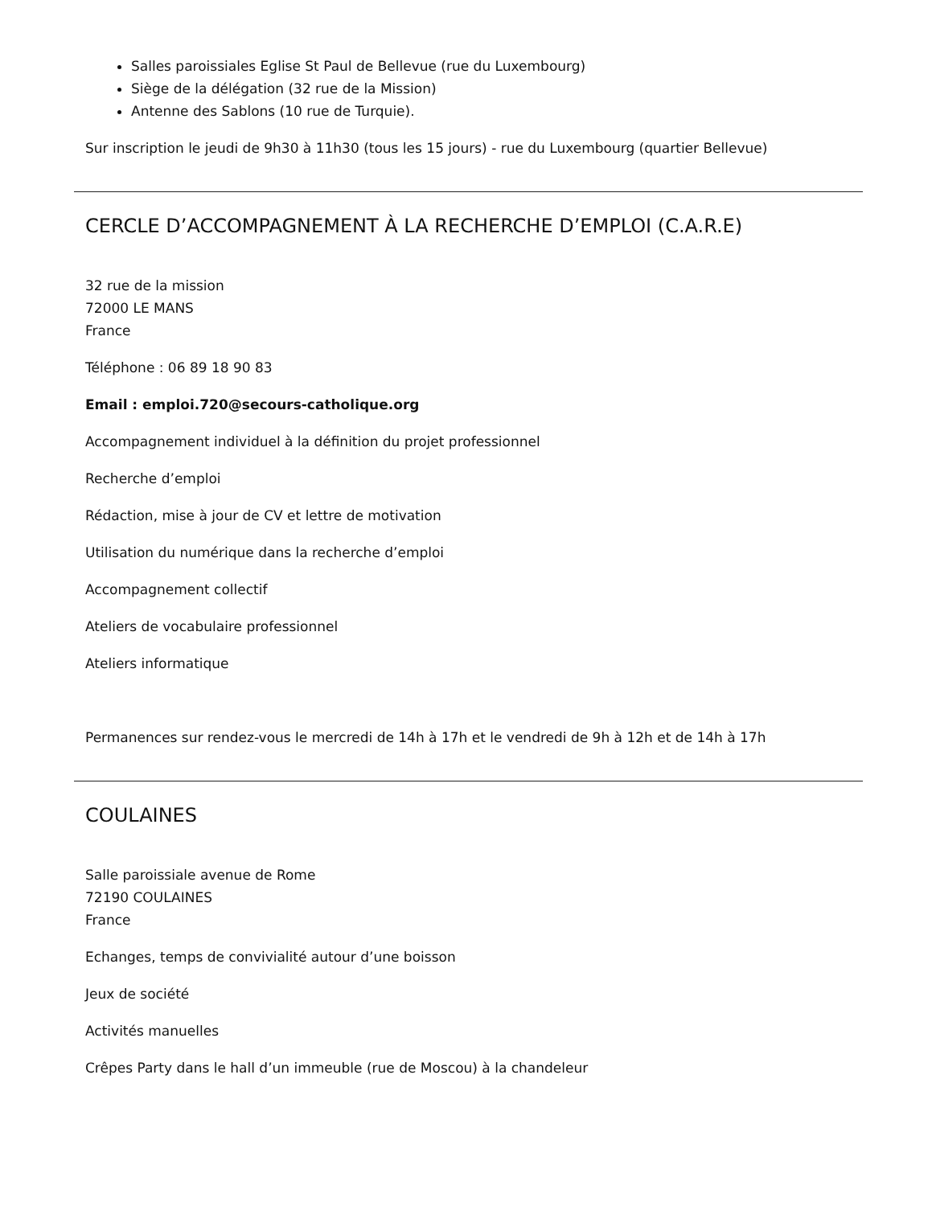Salles paroissiales Eglise St Paul de Bellevue (rue du Luxembourg)
Siège de la délégation (32 rue de la Mission)
Antenne des Sablons (10 rue de Turquie).
Sur inscription le jeudi de 9h30 à 11h30 (tous les 15 jours) - rue du Luxembourg (quartier Bellevue)
CERCLE D’ACCOMPAGNEMENT À LA RECHERCHE D’EMPLOI (C.A.R.E)
32 rue de la mission
72000 LE MANS
France
Téléphone : 06 89 18 90 83
Email : emploi.720@secours-catholique.org
Accompagnement individuel à la définition du projet professionnel
Recherche d’emploi
Rédaction, mise à jour de CV et lettre de motivation
Utilisation du numérique dans la recherche d’emploi
Accompagnement collectif
Ateliers de vocabulaire professionnel
Ateliers informatique
Permanences sur rendez-vous le mercredi de 14h à 17h et le vendredi de 9h à 12h et de 14h à 17h
COULAINES
Salle paroissiale avenue de Rome
72190 COULAINES
France
Echanges, temps de convivialité autour d’une boisson
Jeux de société
Activités manuelles
Crêpes Party dans le hall d’un immeuble (rue de Moscou) à la chandeleur